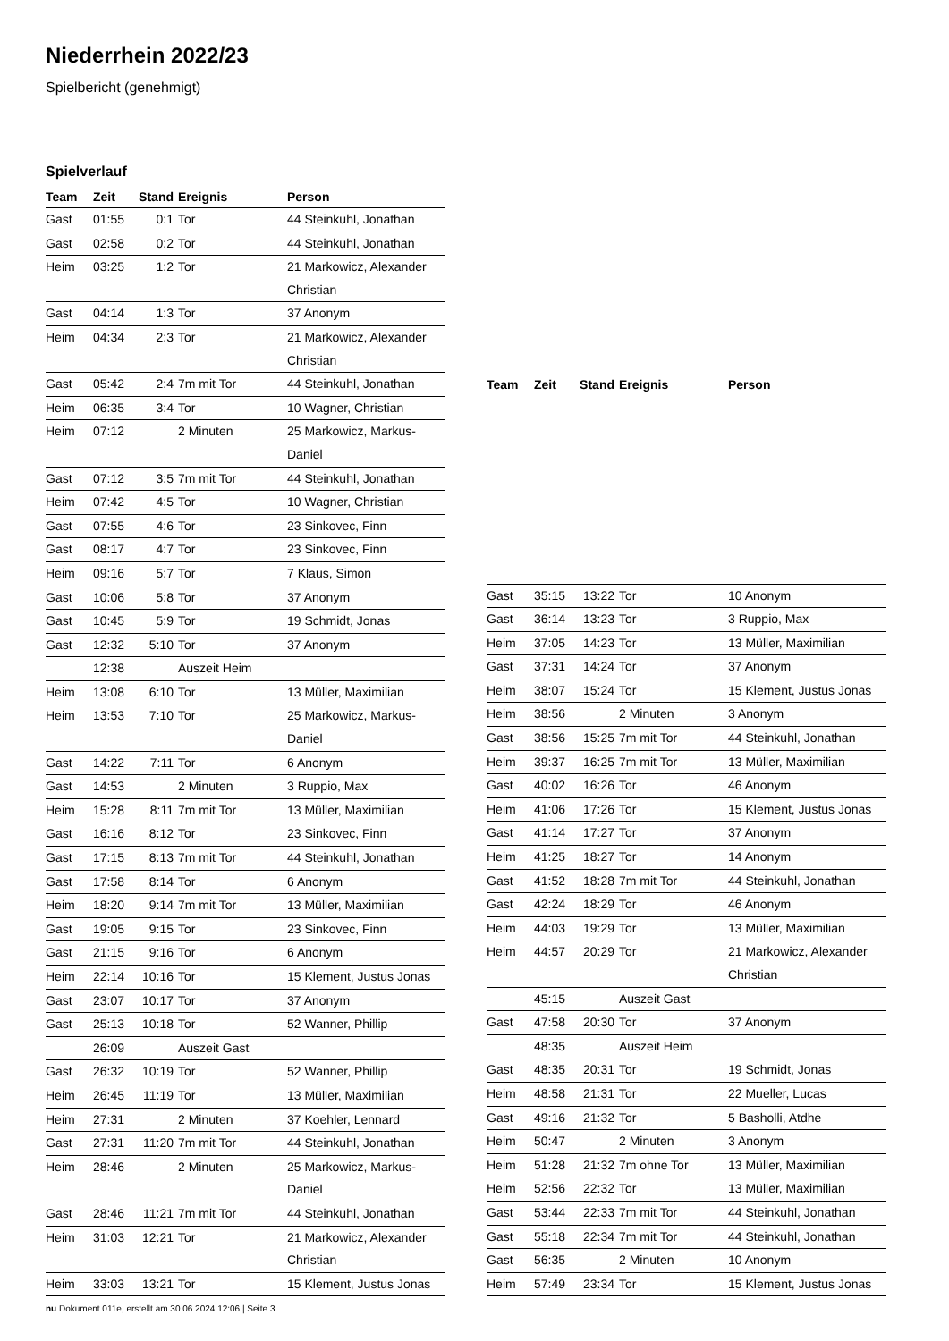Niederrhein 2022/23
Spielbericht (genehmigt)
Spielverlauf
| Team | Zeit | Stand | Ereignis | Person |
| --- | --- | --- | --- | --- |
| Gast | 01:55 | 0:1 | Tor | 44 Steinkuhl, Jonathan |
| Gast | 02:58 | 0:2 | Tor | 44 Steinkuhl, Jonathan |
| Heim | 03:25 | 1:2 | Tor | 21 Markowicz, Alexander Christian |
| Gast | 04:14 | 1:3 | Tor | 37 Anonym |
| Heim | 04:34 | 2:3 | Tor | 21 Markowicz, Alexander Christian |
| Gast | 05:42 | 2:4 | 7m mit Tor | 44 Steinkuhl, Jonathan |
| Heim | 06:35 | 3:4 | Tor | 10 Wagner, Christian |
| Heim | 07:12 | | 2 Minuten | 25 Markowicz, Markus-Daniel |
| Gast | 07:12 | 3:5 | 7m mit Tor | 44 Steinkuhl, Jonathan |
| Heim | 07:42 | 4:5 | Tor | 10 Wagner, Christian |
| Gast | 07:55 | 4:6 | Tor | 23 Sinkovec, Finn |
| Gast | 08:17 | 4:7 | Tor | 23 Sinkovec, Finn |
| Heim | 09:16 | 5:7 | Tor | 7 Klaus, Simon |
| Gast | 10:06 | 5:8 | Tor | 37 Anonym |
| Gast | 10:45 | 5:9 | Tor | 19 Schmidt, Jonas |
| Gast | 12:32 | 5:10 | Tor | 37 Anonym |
| | 12:38 | | Auszeit Heim | |
| Heim | 13:08 | 6:10 | Tor | 13 Müller, Maximilian |
| Heim | 13:53 | 7:10 | Tor | 25 Markowicz, Markus-Daniel |
| Gast | 14:22 | 7:11 | Tor | 6 Anonym |
| Gast | 14:53 | | 2 Minuten | 3 Ruppio, Max |
| Heim | 15:28 | 8:11 | 7m mit Tor | 13 Müller, Maximilian |
| Gast | 16:16 | 8:12 | Tor | 23 Sinkovec, Finn |
| Gast | 17:15 | 8:13 | 7m mit Tor | 44 Steinkuhl, Jonathan |
| Gast | 17:58 | 8:14 | Tor | 6 Anonym |
| Heim | 18:20 | 9:14 | 7m mit Tor | 13 Müller, Maximilian |
| Gast | 19:05 | 9:15 | Tor | 23 Sinkovec, Finn |
| Gast | 21:15 | 9:16 | Tor | 6 Anonym |
| Heim | 22:14 | 10:16 | Tor | 15 Klement, Justus Jonas |
| Gast | 23:07 | 10:17 | Tor | 37 Anonym |
| Gast | 25:13 | 10:18 | Tor | 52 Wanner, Phillip |
| | 26:09 | | Auszeit Gast | |
| Gast | 26:32 | 10:19 | Tor | 52 Wanner, Phillip |
| Heim | 26:45 | 11:19 | Tor | 13 Müller, Maximilian |
| Heim | 27:31 | | 2 Minuten | 37 Koehler, Lennard |
| Gast | 27:31 | 11:20 | 7m mit Tor | 44 Steinkuhl, Jonathan |
| Heim | 28:46 | | 2 Minuten | 25 Markowicz, Markus-Daniel |
| Gast | 28:46 | 11:21 | 7m mit Tor | 44 Steinkuhl, Jonathan |
| Heim | 31:03 | 12:21 | Tor | 21 Markowicz, Alexander Christian |
| Heim | 33:03 | 13:21 | Tor | 15 Klement, Justus Jonas |
| Team | Zeit | Stand | Ereignis | Person |
| --- | --- | --- | --- | --- |
| Gast | 35:15 | 13:22 | Tor | 10 Anonym |
| Gast | 36:14 | 13:23 | Tor | 3 Ruppio, Max |
| Heim | 37:05 | 14:23 | Tor | 13 Müller, Maximilian |
| Gast | 37:31 | 14:24 | Tor | 37 Anonym |
| Heim | 38:07 | 15:24 | Tor | 15 Klement, Justus Jonas |
| Heim | 38:56 | | 2 Minuten | 3 Anonym |
| Gast | 38:56 | 15:25 | 7m mit Tor | 44 Steinkuhl, Jonathan |
| Heim | 39:37 | 16:25 | 7m mit Tor | 13 Müller, Maximilian |
| Gast | 40:02 | 16:26 | Tor | 46 Anonym |
| Heim | 41:06 | 17:26 | Tor | 15 Klement, Justus Jonas |
| Gast | 41:14 | 17:27 | Tor | 37 Anonym |
| Heim | 41:25 | 18:27 | Tor | 14 Anonym |
| Gast | 41:52 | 18:28 | 7m mit Tor | 44 Steinkuhl, Jonathan |
| Gast | 42:24 | 18:29 | Tor | 46 Anonym |
| Heim | 44:03 | 19:29 | Tor | 13 Müller, Maximilian |
| Heim | 44:57 | 20:29 | Tor | 21 Markowicz, Alexander Christian |
| | 45:15 | | Auszeit Gast | |
| Gast | 47:58 | 20:30 | Tor | 37 Anonym |
| | 48:35 | | Auszeit Heim | |
| Gast | 48:35 | 20:31 | Tor | 19 Schmidt, Jonas |
| Heim | 48:58 | 21:31 | Tor | 22 Mueller, Lucas |
| Gast | 49:16 | 21:32 | Tor | 5 Basholli, Atdhe |
| Heim | 50:47 | | 2 Minuten | 3 Anonym |
| Heim | 51:28 | 21:32 | 7m ohne Tor | 13 Müller, Maximilian |
| Heim | 52:56 | 22:32 | Tor | 13 Müller, Maximilian |
| Gast | 53:44 | 22:33 | 7m mit Tor | 44 Steinkuhl, Jonathan |
| Gast | 55:18 | 22:34 | 7m mit Tor | 44 Steinkuhl, Jonathan |
| Gast | 56:35 | | 2 Minuten | 10 Anonym |
| Heim | 57:49 | 23:34 | Tor | 15 Klement, Justus Jonas |
nu.Dokument 011e, erstellt am 30.06.2024 12:06 | Seite 3